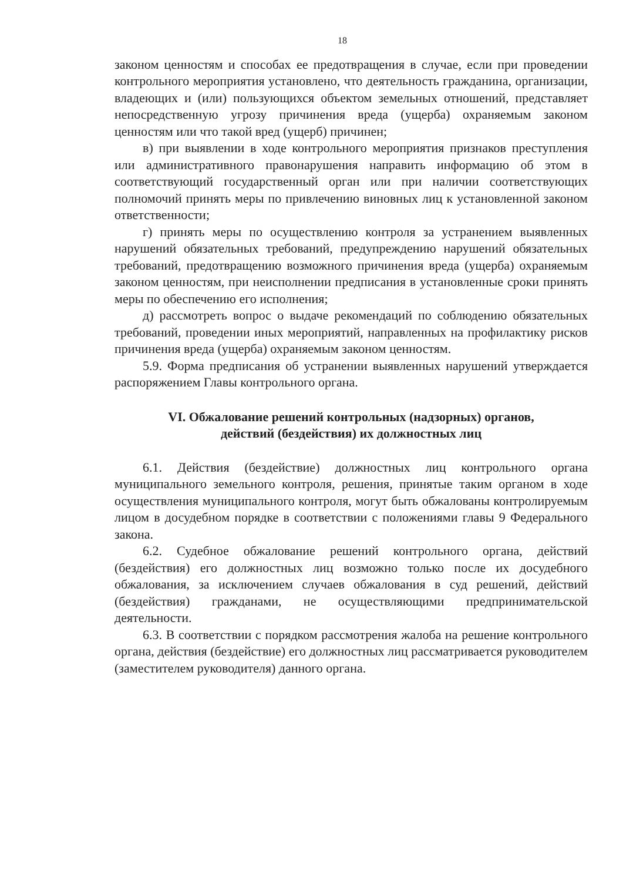18
законом ценностям и способах ее предотвращения в случае, если при проведении контрольного мероприятия установлено, что деятельность гражданина, организации, владеющих и (или) пользующихся объектом земельных отношений, представляет непосредственную угрозу причинения вреда (ущерба) охраняемым законом ценностям или что такой вред (ущерб) причинен;
в) при выявлении в ходе контрольного мероприятия признаков преступления или административного правонарушения направить информацию об этом в соответствующий государственный орган или при наличии соответствующих полномочий принять меры по привлечению виновных лиц к установленной законом ответственности;
г) принять меры по осуществлению контроля за устранением выявленных нарушений обязательных требований, предупреждению нарушений обязательных требований, предотвращению возможного причинения вреда (ущерба) охраняемым законом ценностям, при неисполнении предписания в установленные сроки принять меры по обеспечению его исполнения;
д) рассмотреть вопрос о выдаче рекомендаций по соблюдению обязательных требований, проведении иных мероприятий, направленных на профилактику рисков причинения вреда (ущерба) охраняемым законом ценностям.
5.9. Форма предписания об устранении выявленных нарушений утверждается распоряжением Главы контрольного органа.
VI. Обжалование решений контрольных (надзорных) органов,
действий (бездействия) их должностных лиц
6.1. Действия (бездействие) должностных лиц контрольного органа муниципального земельного контроля, решения, принятые таким органом в ходе осуществления муниципального контроля, могут быть обжалованы контролируемым лицом в досудебном порядке в соответствии с положениями главы 9 Федерального закона.
6.2. Судебное обжалование решений контрольного органа, действий (бездействия) его должностных лиц возможно только после их досудебного обжалования, за исключением случаев обжалования в суд решений, действий (бездействия) гражданами, не осуществляющими предпринимательской деятельности.
6.3. В соответствии с порядком рассмотрения жалоба на решение контрольного органа, действия (бездействие) его должностных лиц рассматривается руководителем (заместителем руководителя) данного органа.